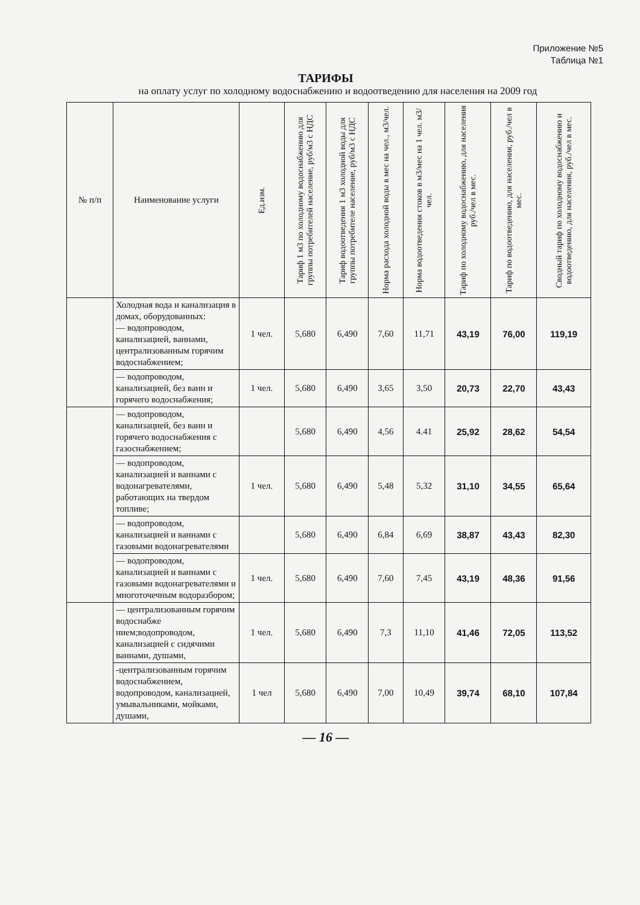Приложение №5
Таблица №1
ТАРИФЫ
на оплату услуг по холодному водоснабжению и водоотведению для населения на 2009 год
| № п/п | Наименование услуги | Ед.изм. | Тариф 1 м3 по холодному водоснабжению для группы потребителей население, руб/м3 с НДС | Тариф водоотведения 1 м3 холодной воды для группы потребителе население, руб/м3 с НДС | Норма расхода холодной воды в мес на чел., м3/чел. | Норма водоотведения стоков в м3/мес на 1 чел. м3/чел. | Тариф по холодному водоснабжению, для населения руб./чел в мес. | Тариф по водоотведению, для населения, руб./чел в мес. | Сводный тариф по холодному водоснабжению и водоотведению, для населения, руб./чел в мес. |
| --- | --- | --- | --- | --- | --- | --- | --- | --- | --- |
| | Холодная вода и канализация в домах, оборудованных: — водопроводом, канализацией, ваннами, централизованным горячим водоснабжением; | 1 чел. | 5,680 | 6,490 | 7,60 | 11,71 | 43,19 | 76,00 | 119,19 |
| | — водопроводом, канализацией, без ванн и горячего водоснабжения; | 1 чел. | 5,680 | 6,490 | 3,65 | 3,50 | 20,73 | 22,70 | 43,43 |
| | — водопроводом, канализацией, без ванн и горячего водоснабжения с газоснабжением; | | 5,680 | 6,490 | 4,56 | 4.41 | 25,92 | 28,62 | 54,54 |
| | — водопроводом, канализацией и ваннами с водонагревателями, работающих на твердом топливе; | 1 чел. | 5,680 | 6,490 | 5,48 | 5,32 | 31,10 | 34,55 | 65,64 |
| | — водопроводом, канализацией и ваннами с газовыми водонагревателями | | 5,680 | 6,490 | 6,84 | 6,69 | 38,87 | 43,43 | 82,30 |
| | — водопроводом, канализацией и ваннами с газовыми водонагревателями и многоточечным водоразбором; | 1 чел. | 5,680 | 6,490 | 7,60 | 7,45 | 43,19 | 48,36 | 91,56 |
| | — централизованным горячим водоснабже нием;водопроводом, канализацией с сидячими ваннами, душами, | 1 чел. | 5,680 | 6,490 | 7,3 | 11,10 | 41,46 | 72,05 | 113,52 |
| | -централизованным горячим водоснабжением, водопроводом, канализацией, умывальниками, мойками, душами, | 1 чел | 5,680 | 6,490 | 7,00 | 10,49 | 39,74 | 68,10 | 107,84 |
— 16 —